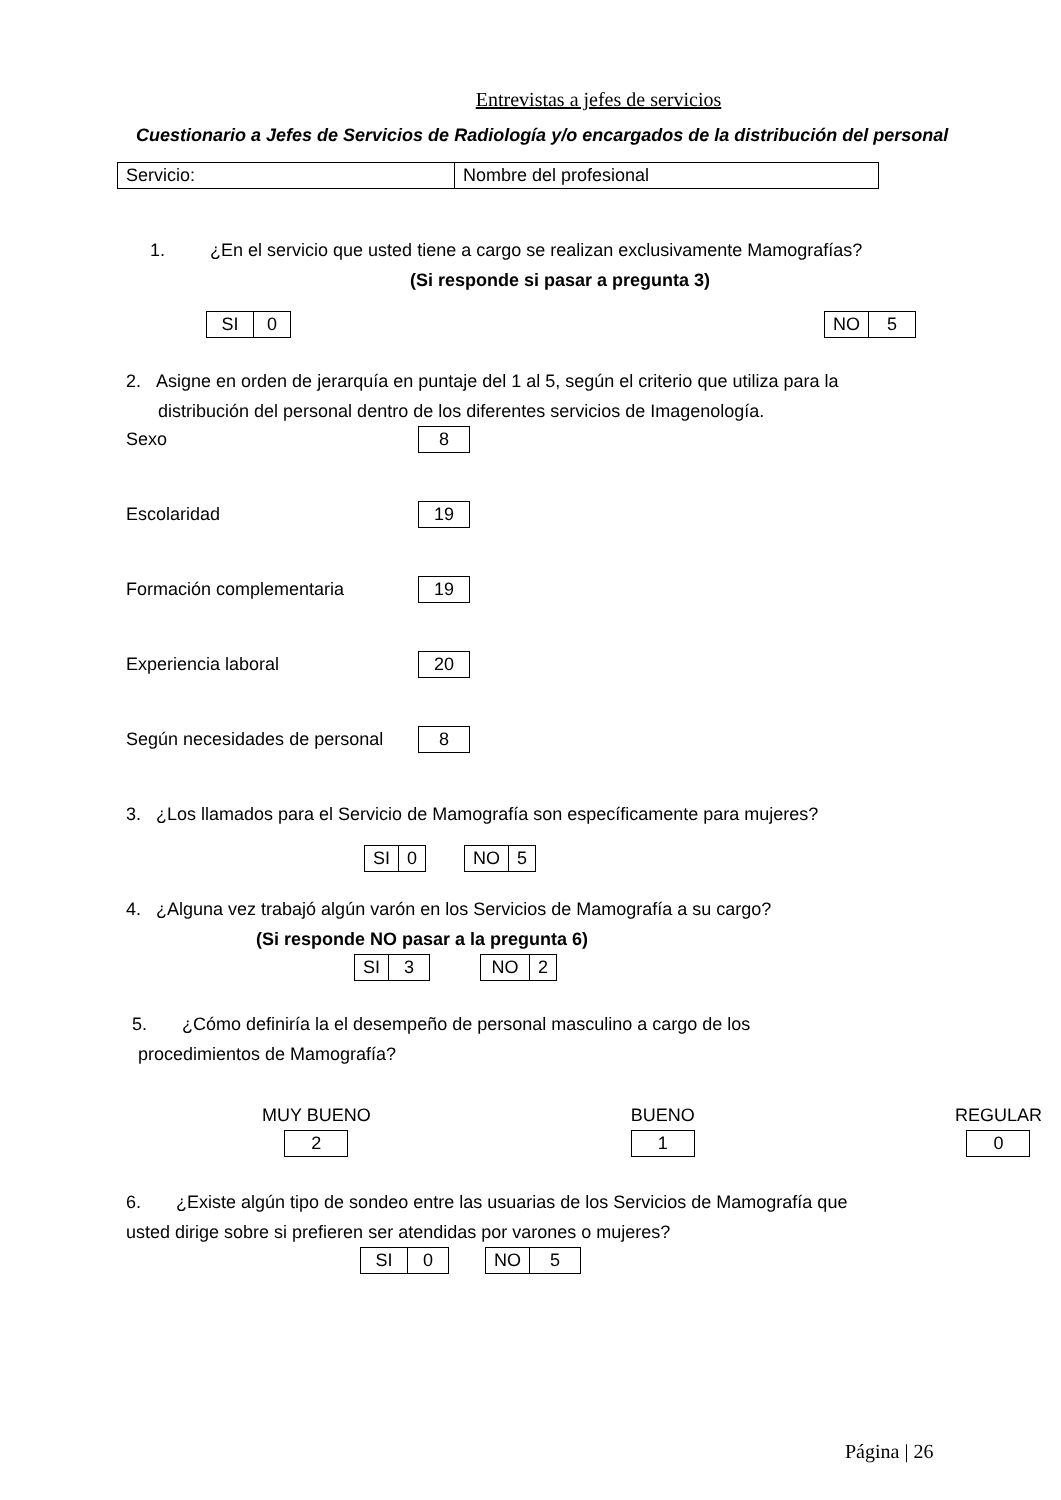Entrevistas a jefes de servicios
Cuestionario a Jefes de Servicios de Radiología y/o encargados de la distribución del personal
| Servicio: | Nombre del profesional |
1. ¿En el servicio que usted tiene a cargo se realizan exclusivamente Mamografías?
(Si responde si pasar a pregunta 3)
| SI | 0 |
| NO | 5 |
2. Asigne en orden de jerarquía en puntaje del 1 al 5, según el criterio que utiliza para la
distribución del personal dentro de los diferentes servicios de Imagenología.
Sexo
| 8 |
Escolaridad
| 19 |
Formación complementaria
| 19 |
Experiencia laboral
| 20 |
Según necesidades de personal
| 8 |
3. ¿Los llamados para el Servicio de Mamografía son específicamente para mujeres?
| SI | 0 |
| NO | 5 |
4. ¿Alguna vez trabajó algún varón en los Servicios de Mamografía a su cargo?
(Si responde NO pasar a la pregunta 6)
| SI | 3 |
| NO | 2 |
5. ¿Cómo definiría la el desempeño de personal masculino a cargo de los
procedimientos de Mamografía?
MUY BUENO
| 2 |
BUENO
| 1 |
REGULAR
| 0 |
6. ¿Existe algún tipo de sondeo entre las usuarias de los Servicios de Mamografía que
usted dirige sobre si prefieren ser atendidas por varones o mujeres?
| SI | 0 |
| NO | 5 |
Página | 26